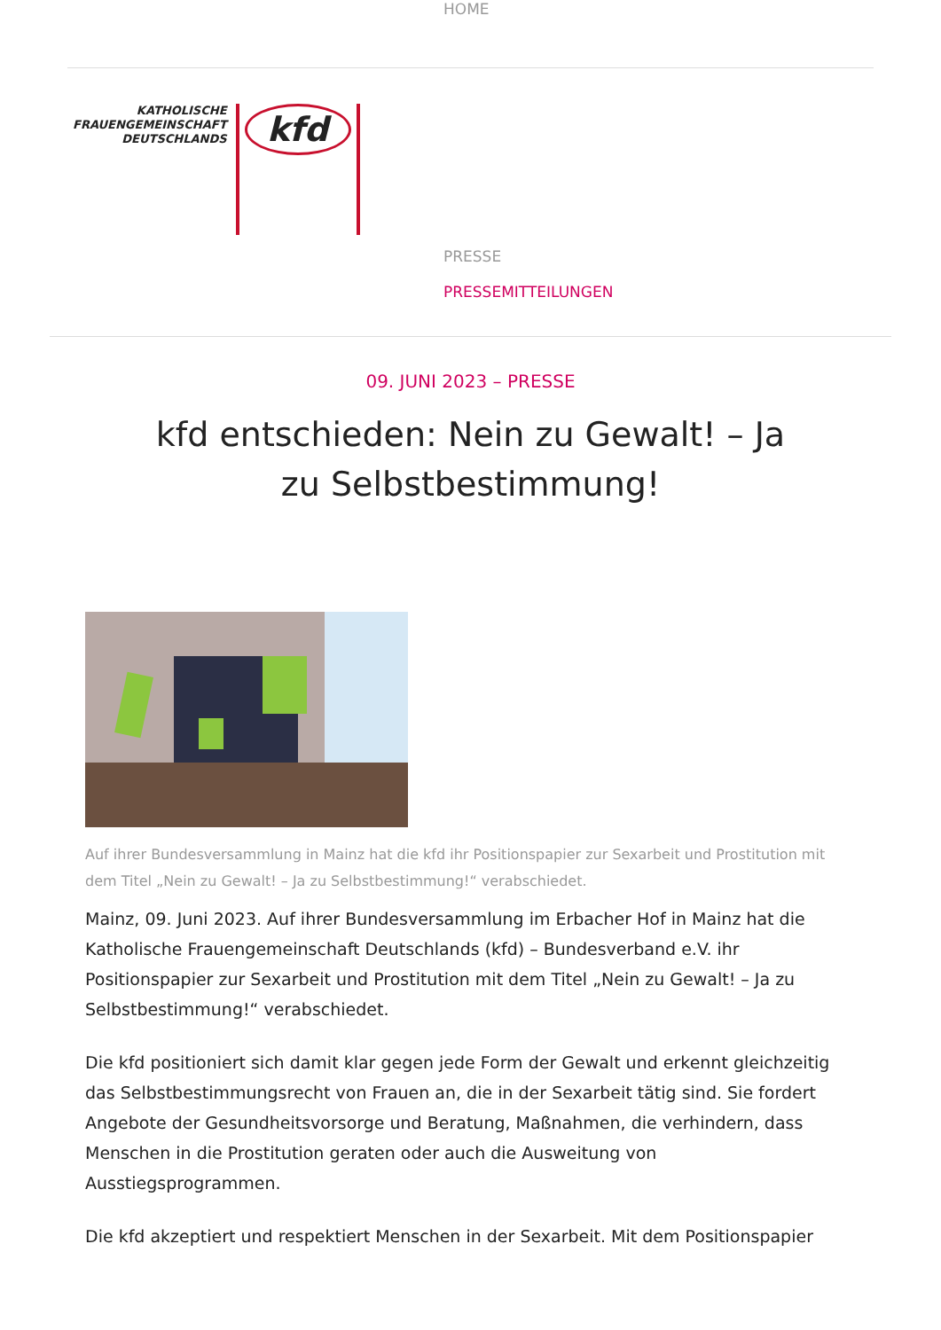HOME
KATHOLISCHE
FRAUENGEMEINSCHAFT
DEUTSCHLANDS
kfd
PRESSE
PRESSEMITTEILUNGEN
09. JUNI 2023 – PRESSE
kfd entschieden: Nein zu Gewalt! – Ja zu Selbstbestimmung!
Auf ihrer Bundesversammlung in Mainz hat die kfd ihr Positionspapier zur Sexarbeit und Prostitution mit dem Titel „Nein zu Gewalt! – Ja zu Selbstbestimmung!“ verabschiedet.
Mainz, 09. Juni 2023. Auf ihrer Bundesversammlung im Erbacher Hof in Mainz hat die Katholische Frauengemeinschaft Deutschlands (kfd) – Bundesverband e.V. ihr Positionspapier zur Sexarbeit und Prostitution mit dem Titel „Nein zu Gewalt! – Ja zu Selbstbestimmung!“ verabschiedet.
Die kfd positioniert sich damit klar gegen jede Form der Gewalt und erkennt gleichzeitig das Selbstbestimmungsrecht von Frauen an, die in der Sexarbeit tätig sind. Sie fordert Angebote der Gesundheitsvorsorge und Beratung, Maßnahmen, die verhindern, dass Menschen in die Prostitution geraten oder auch die Ausweitung von Ausstiegsprogrammen.
Die kfd akzeptiert und respektiert Menschen in der Sexarbeit. Mit dem Positionspapier